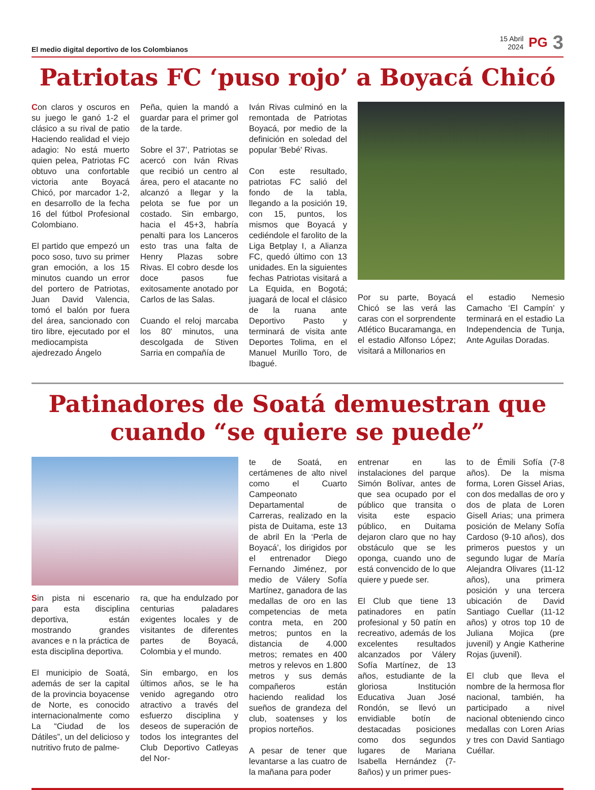El medio digital deportivo de los Colombianos
15 Abril
2024
PG 3
Patriotas FC ‘puso rojo’ a Boyacá Chicó
Con claros y oscuros en su juego le ganó 1-2 el clásico a su rival de patio Haciendo realidad el viejo adagio: No está muerto quien pelea, Patriotas FC obtuvo una confortable victoria ante Boyacá Chicó, por marcador 1-2, en desarrollo de la fecha 16 del fútbol Profesional Colombiano.
El partido que empezó un poco soso, tuvo su primer gran emoción, a los 15 minutos cuando un error del portero de Patriotas, Juan David Valencia, tomó el balón por fuera del área, sancionado con tiro libre, ejecutado por el mediocampista ajedrezado Ángelo
Peña, quien la mandó a guardar para el primer gol de la tarde.
Sobre el 37’, Patriotas se acercó con Iván Rivas que recibió un centro al área, pero el atacante no alcanzó a llegar y la pelota se fue por un costado. Sin embargo, hacia el 45+3, habría penalti para los Lanceros esto tras una falta de Henry Plazas sobre Rivas. El cobro desde los doce pasos fue exitosamente anotado por Carlos de las Salas.
Cuando el reloj marcaba los 80' minutos, una descolgada de Stiven Sarria en compañía de
Iván Rivas culminó en la remontada de Patriotas Boyacá, por medio de la definición en soledad del popular 'Bebé' Rivas.
Con este resultado, patriotas FC salió del fondo de la tabla, llegando a la posición 19, con 15, puntos, los mismos que Boyacá y cediéndole el farolito de la Liga Betplay I, a Alianza FC, quedó último con 13 unidades. En la siguientes fechas Patriotas visitará a La Equida, en Bogotá; juagará de local el clásico de la ruana ante Deportivo Pasto y terminará de visita ante Deportes Tolima, en el Manuel Murillo Toro, de Ibagué.
Por su parte, Boyacá Chicó se las verá las caras con el sorprendente Atlético Bucaramanga, en el estadio Alfonso López; visitará a Millonarios en
el estadio Nemesio Camacho ‘El Campín’ y terminará en el estadio La Independencia de Tunja, Ante Aguilas Doradas.
Patinadores de Soatá demuestran que cuando “se quiere se puede”
Sin pista ni escenario para esta disciplina deportiva, están mostrando grandes avances e n la práctica de esta disciplina deportiva.
El municipio de Soatá, además de ser la capital de la provincia boyacense de Norte, es conocido internacionalmente como La “Ciudad de los Dátiles”, un del delicioso y nutritivo fruto de palme-
ra, que ha endulzado por centurias paladares exigentes locales y de visitantes de diferentes partes de Boyacá, Colombia y el mundo.
Sin embargo, en los últimos años, se le ha venido agregando otro atractivo a través del esfuerzo disciplina y deseos de superación de todos los integrantes del Club Deportivo Catleyas del Nor-
te de Soatá, en certámenes de alto nivel como el Cuarto Campeonato Departamental de Carreras, realizado en la pista de Duitama, este 13 de abril En la ‘Perla de Boyacá’, los dirigidos por el entrenador Diego Fernando Jiménez, por medio de Válery Sofía Martínez, ganadora de las medallas de oro en las competencias de meta contra meta, en 200 metros; puntos en la distancia de 4.000 metros; remates en 400 metros y relevos en 1.800 metros y sus demás compañeros están haciendo realidad los sueños de grandeza del club, soatenses y los propios norteños.
A pesar de tener que levantarse a las cuatro de la mañana para poder
entrenar en las instalaciones del parque Simón Bolívar, antes de que sea ocupado por el público que transita o visita este espacio público, en Duitama dejaron claro que no hay obstáculo que se les oponga, cuando uno de está convencido de lo que quiere y puede ser.
El Club que tiene 13 patinadores en patín profesional y 50 patín en recreativo, además de los excelentes resultados alcanzados por Válery Sofía Martínez, de 13 años, estudiante de la gloriosa Institución Educativa Juan José Rondón, se llevó un envidiable botín de destacadas posiciones como dos segundos lugares de Mariana Isabella Hernández (7-8años) y un primer pues-
to de Émili Sofía (7-8 años). De la misma forma, Loren Gissel Arias, con dos medallas de oro y dos de plata de Loren Gisell Arias; una primera posición de Melany Sofía Cardoso (9-10 años), dos primeros puestos y un segundo lugar de María Alejandra Olivares (11-12 años), una primera posición y una tercera ubicación de David Santiago Cuellar (11-12 años) y otros top 10 de Juliana Mojica (pre juvenil) y Angie Katherine Rojas (juvenil).
El club que lleva el nombre de la hermosa flor nacional, también, ha participado a nivel nacional obteniendo cinco medallas con Loren Arias y tres con David Santiago Cuéllar.